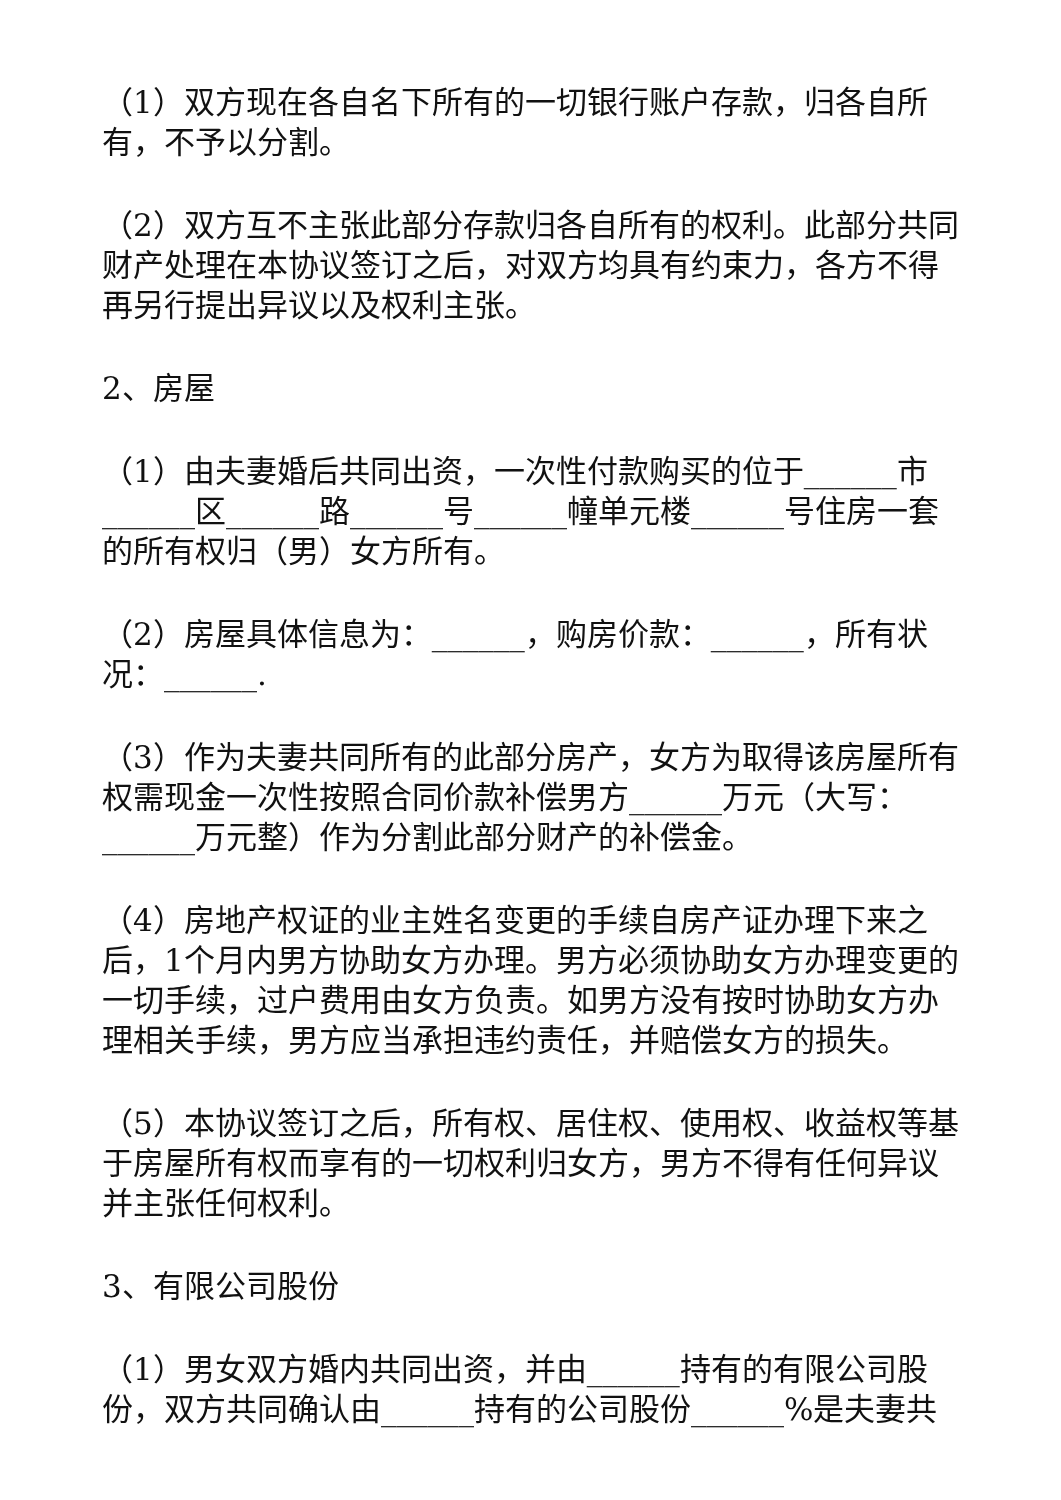（1）双方现在各自名下所有的一切银行账户存款，归各自所有，不予以分割。
（2）双方互不主张此部分存款归各自所有的权利。此部分共同财产处理在本协议签订之后，对双方均具有约束力，各方不得再另行提出异议以及权利主张。
2、房屋
（1）由夫妻婚后共同出资，一次性付款购买的位于______市______区______路______号______幢单元楼______号住房一套的所有权归（男）女方所有。
（2）房屋具体信息为：______，购房价款：______，所有状况：______.
（3）作为夫妻共同所有的此部分房产，女方为取得该房屋所有权需现金一次性按照合同价款补偿男方______万元（大写：______万元整）作为分割此部分财产的补偿金。
（4）房地产权证的业主姓名变更的手续自房产证办理下来之后，1个月内男方协助女方办理。男方必须协助女方办理变更的一切手续，过户费用由女方负责。如男方没有按时协助女方办理相关手续，男方应当承担违约责任，并赔偿女方的损失。
（5）本协议签订之后，所有权、居住权、使用权、收益权等基于房屋所有权而享有的一切权利归女方，男方不得有任何异议并主张任何权利。
3、有限公司股份
（1）男女双方婚内共同出资，并由______持有的有限公司股份，双方共同确认由______持有的公司股份______%是夫妻共